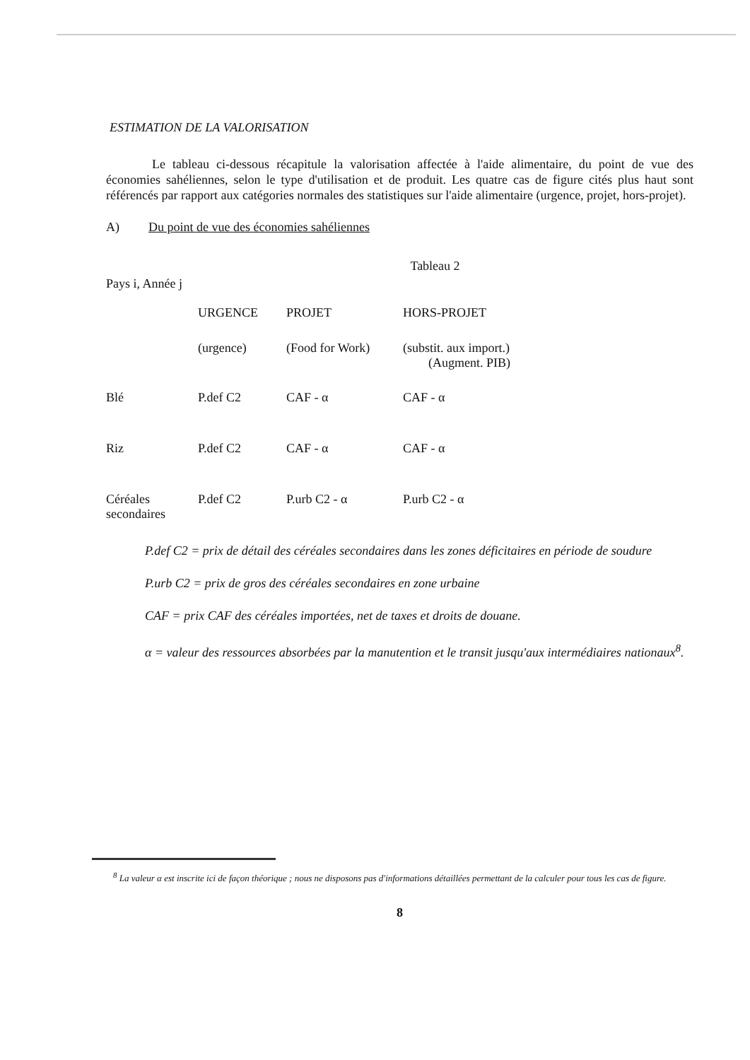ESTIMATION DE LA VALORISATION
Le tableau ci-dessous récapitule la valorisation affectée à l'aide alimentaire, du point de vue des économies sahéliennes, selon le type d'utilisation et de produit. Les quatre cas de figure cités plus haut sont référencés par rapport aux catégories normales des statistiques sur l'aide alimentaire (urgence, projet, hors-projet).
A) Du point de vue des économies sahéliennes
Tableau 2
Pays i, Année j
| | URGENCE | PROJET | HORS-PROJET |
| --- | --- | --- | --- |
| | (urgence) | (Food for Work) | (substit. aux import.) (Augment. PIB) |
| Blé | P.def C2 | CAF - α | CAF - α |
| Riz | P.def C2 | CAF - α | CAF - α |
| Céréales secondaires | P.def C2 | P.urb C2 - α | P.urb C2 - α |
P.def C2 = prix de détail des céréales secondaires dans les zones déficitaires en période de soudure
P.urb C2 = prix de gros des céréales secondaires en zone urbaine
CAF = prix CAF des céréales importées, net de taxes et droits de douane.
α = valeur des ressources absorbées par la manutention et le transit jusqu'aux intermédiaires nationaux<sup>8</sup>.
<sup>8</sup> La valeur α est inscrite ici de façon théorique ; nous ne disposons pas d'informations détaillées permettant de la calculer pour tous les cas de figure.
8